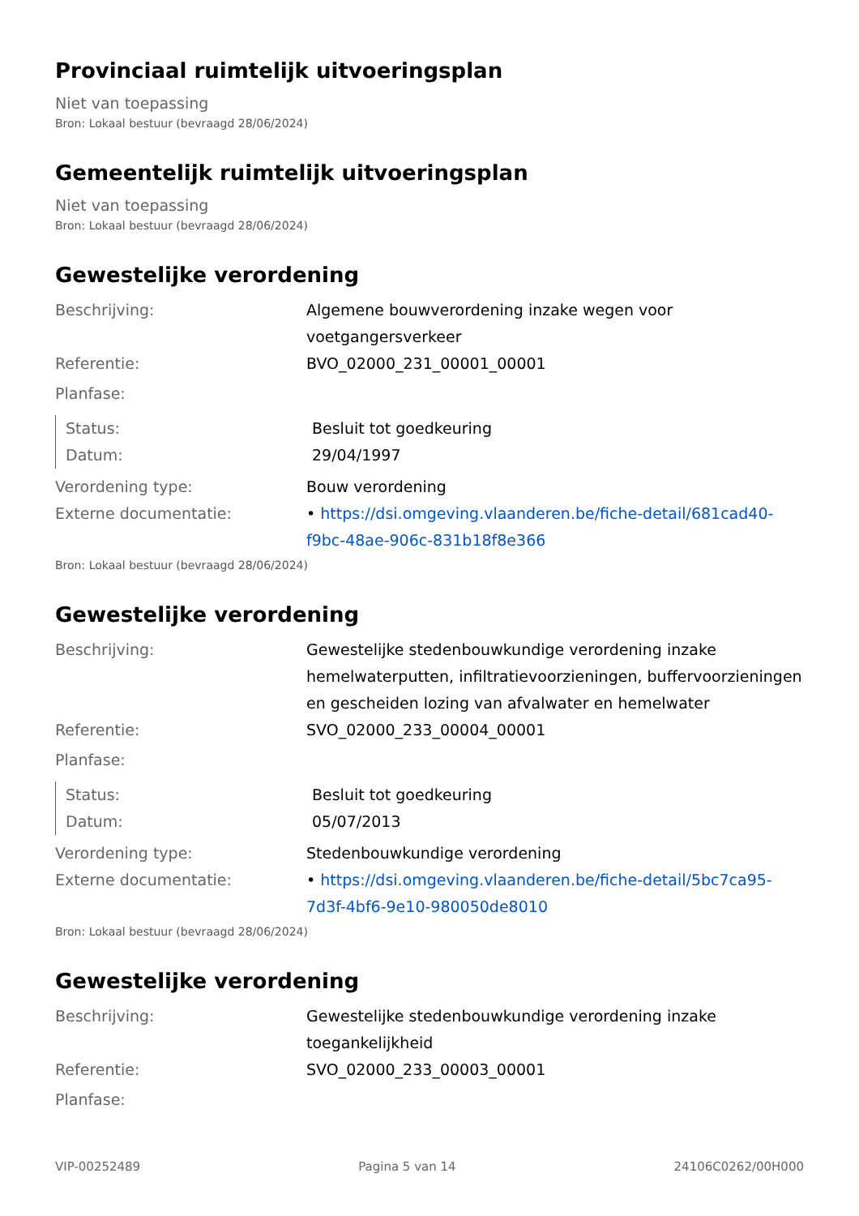Provinciaal ruimtelijk uitvoeringsplan
Niet van toepassing
Bron: Lokaal bestuur (bevraagd 28/06/2024)
Gemeentelijk ruimtelijk uitvoeringsplan
Niet van toepassing
Bron: Lokaal bestuur (bevraagd 28/06/2024)
Gewestelijke verordening
Beschrijving: Algemene bouwverordening inzake wegen voor voetgangersverkeer
Referentie: BVO_02000_231_00001_00001
Planfase:
Status: Besluit tot goedkeuring
Datum: 29/04/1997
Verordening type: Bouw verordening
Externe documentatie: • https://dsi.omgeving.vlaanderen.be/fiche-detail/681cad40-f9bc-48ae-906c-831b18f8e366
Bron: Lokaal bestuur (bevraagd 28/06/2024)
Gewestelijke verordening
Beschrijving: Gewestelijke stedenbouwkundige verordening inzake hemelwaterputten, infiltratievoorzieningen, buffervoorzieningen en gescheiden lozing van afvalwater en hemelwater
Referentie: SVO_02000_233_00004_00001
Planfase:
Status: Besluit tot goedkeuring
Datum: 05/07/2013
Verordening type: Stedenbouwkundige verordening
Externe documentatie: • https://dsi.omgeving.vlaanderen.be/fiche-detail/5bc7ca95-7d3f-4bf6-9e10-980050de8010
Bron: Lokaal bestuur (bevraagd 28/06/2024)
Gewestelijke verordening
Beschrijving: Gewestelijke stedenbouwkundige verordening inzake toegankelijkheid
Referentie: SVO_02000_233_00003_00001
Planfase:
VIP-00252489 Pagina 5 van 14 24106C0262/00H000